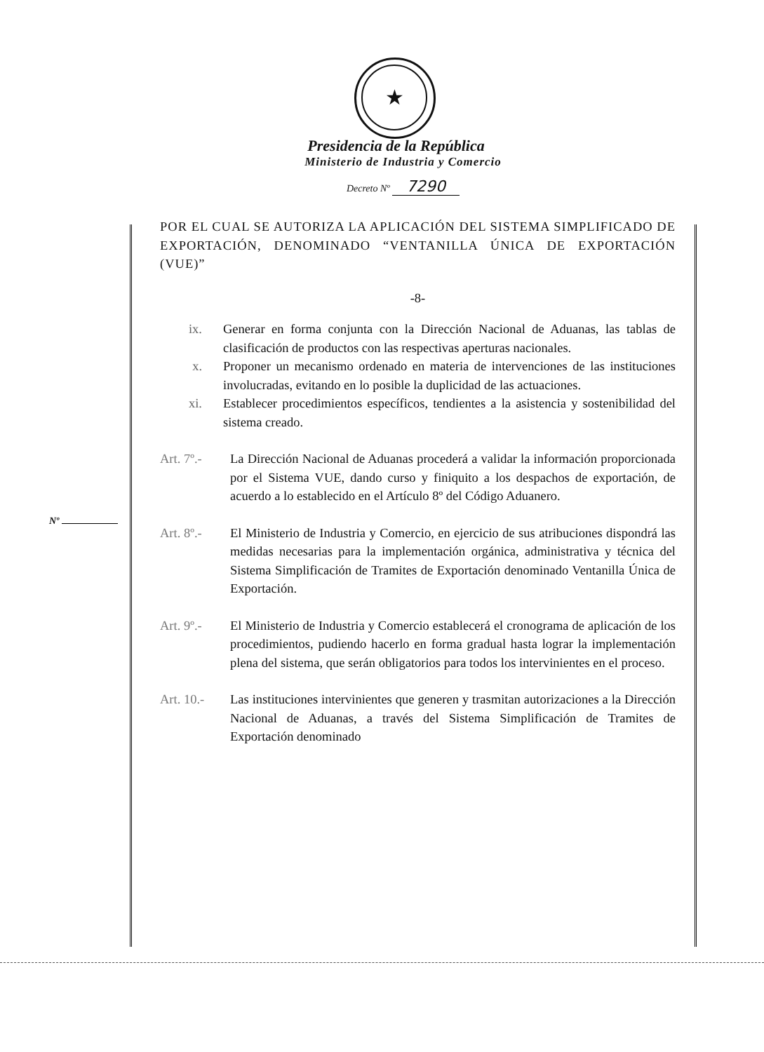★
Presidencia de la República
Ministerio de Industria y Comercio
Decreto Nº 7290
Nº
POR EL CUAL SE AUTORIZA LA APLICACIÓN DEL SISTEMA SIMPLIFICADO DE EXPORTACIÓN, DENOMINADO “VENTANILLA ÚNICA DE EXPORTACIÓN (VUE)”
-8-
ix. Generar en forma conjunta con la Dirección Nacional de Aduanas, las tablas de clasificación de productos con las respectivas aperturas nacionales.
x. Proponer un mecanismo ordenado en materia de intervenciones de las instituciones involucradas, evitando en lo posible la duplicidad de las actuaciones.
xi. Establecer procedimientos específicos, tendientes a la asistencia y sostenibilidad del sistema creado.
Art. 7º.- La Dirección Nacional de Aduanas procederá a validar la información proporcionada por el Sistema VUE, dando curso y finiquito a los despachos de exportación, de acuerdo a lo establecido en el Artículo 8º del Código Aduanero.
Art. 8º.- El Ministerio de Industria y Comercio, en ejercicio de sus atribuciones dispondrá las medidas necesarias para la implementación orgánica, administrativa y técnica del Sistema Simplificación de Tramites de Exportación denominado Ventanilla Única de Exportación.
Art. 9º.- El Ministerio de Industria y Comercio establecerá el cronograma de aplicación de los procedimientos, pudiendo hacerlo en forma gradual hasta lograr la implementación plena del sistema, que serán obligatorios para todos los intervinientes en el proceso.
Art. 10.- Las instituciones intervinientes que generen y trasmitan autorizaciones a la Dirección Nacional de Aduanas, a través del Sistema Simplificación de Tramites de Exportación denominado